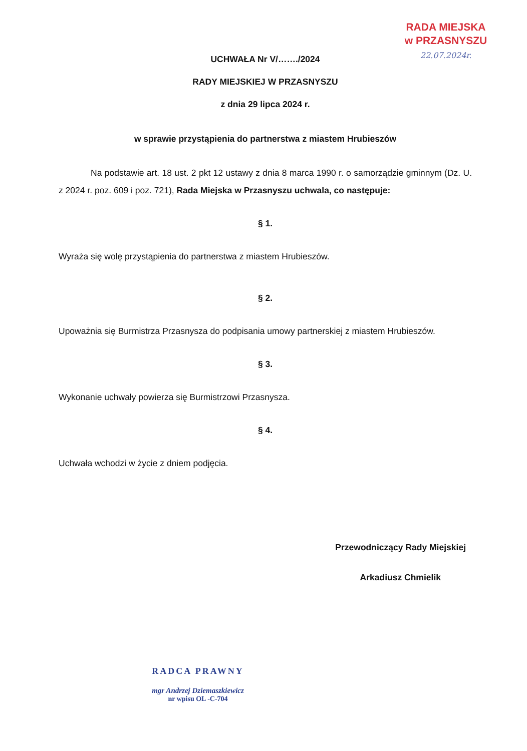RADA MIEJSKA
w PRZASNYSZU
22.07.2024r.
UCHWAŁA Nr V/……./2024
RADY MIEJSKIEJ W PRZASNYSZU
z dnia 29 lipca 2024 r.
w sprawie przystąpienia do partnerstwa z miastem Hrubieszów
Na podstawie art. 18 ust. 2 pkt 12 ustawy z dnia 8 marca 1990 r. o samorządzie gminnym (Dz. U. z 2024 r. poz. 609 i poz. 721), Rada Miejska w Przasnyszu uchwala, co następuje:
§ 1.
Wyraża się wolę przystąpienia do partnerstwa z miastem Hrubieszów.
§ 2.
Upoważnia się Burmistrza Przasnysza do podpisania umowy partnerskiej z miastem Hrubieszów.
§ 3.
Wykonanie uchwały powierza się Burmistrzowi Przasnysza.
§ 4.
Uchwała wchodzi w życie z dniem podjęcia.
Przewodniczący Rady Miejskiej
Arkadiusz Chmielik
RADCA PRAWNY
mgr Andrzej Dziemaszkiewicz
nr wpisu OL -C-704